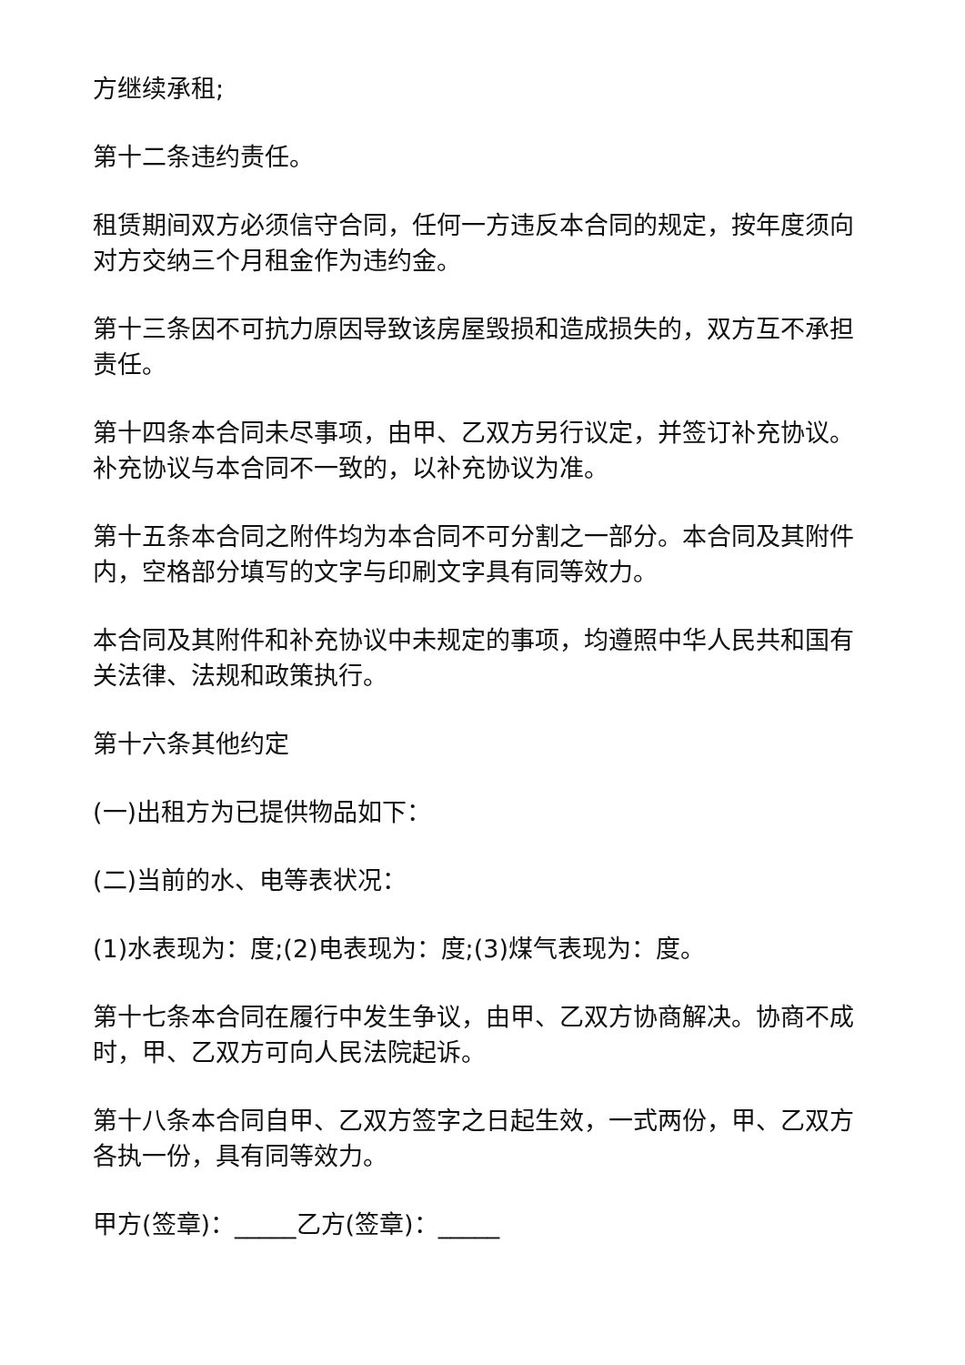方继续承租;
第十二条违约责任。
租赁期间双方必须信守合同，任何一方违反本合同的规定，按年度须向对方交纳三个月租金作为违约金。
第十三条因不可抗力原因导致该房屋毁损和造成损失的，双方互不承担责任。
第十四条本合同未尽事项，由甲、乙双方另行议定，并签订补充协议。补充协议与本合同不一致的，以补充协议为准。
第十五条本合同之附件均为本合同不可分割之一部分。本合同及其附件内，空格部分填写的文字与印刷文字具有同等效力。
本合同及其附件和补充协议中未规定的事项，均遵照中华人民共和国有关法律、法规和政策执行。
第十六条其他约定
(一)出租方为已提供物品如下：
(二)当前的水、电等表状况：
(1)水表现为：度;(2)电表现为：度;(3)煤气表现为：度。
第十七条本合同在履行中发生争议，由甲、乙双方协商解决。协商不成时，甲、乙双方可向人民法院起诉。
第十八条本合同自甲、乙双方签字之日起生效，一式两份，甲、乙双方各执一份，具有同等效力。
甲方(签章)：_____乙方(签章)：_____